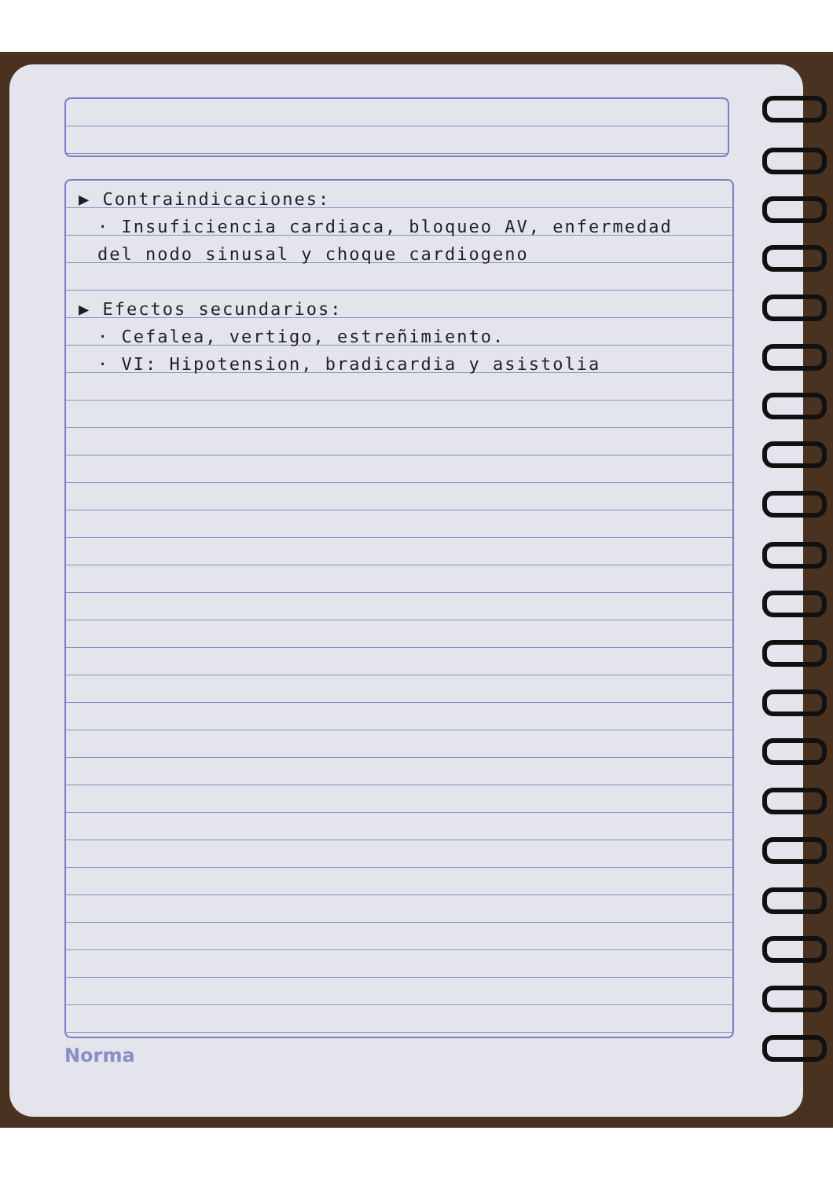▶ Contraindicaciones:
· Insuficiencia cardiaca, bloqueo AV, enfermedad
del nodo sinusal y choque cardiogeno
▶ Efectos secundarios:
· Cefalea, vertigo, estreñimiento.
· VI: Hipotension, bradicardia y asistolia
Norma